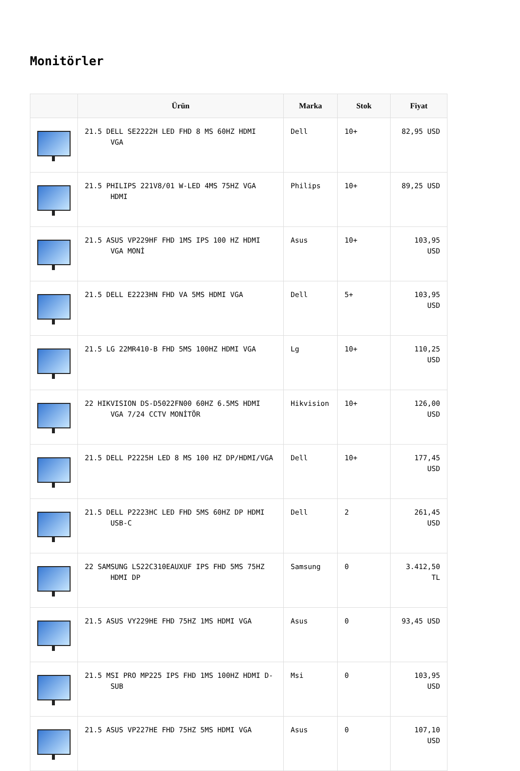Monitörler
| | Ürün | Marka | Stok | Fiyat |
| --- | --- | --- | --- | --- |
| | 21.5 DELL SE2222H LED FHD 8 MS 60HZ HDMI VGA | Dell | 10+ | 82,95 USD |
| | 21.5 PHILIPS 221V8/01 W-LED 4MS 75HZ VGA HDMI | Philips | 10+ | 89,25 USD |
| | 21.5 ASUS VP229HF FHD 1MS IPS 100 HZ HDMI VGA MONİ | Asus | 10+ | 103,95 USD |
| | 21.5 DELL E2223HN FHD VA 5MS HDMI VGA | Dell | 5+ | 103,95 USD |
| | 21.5 LG 22MR410-B FHD 5MS 100HZ HDMI VGA | Lg | 10+ | 110,25 USD |
| | 22 HIKVISION DS-D5022FN00 60HZ 6.5MS HDMI VGA 7/24 CCTV MONİTÖR | Hikvision | 10+ | 126,00 USD |
| | 21.5 DELL P2225H LED 8 MS 100 HZ DP/HDMI/VGA | Dell | 10+ | 177,45 USD |
| | 21.5 DELL P2223HC LED FHD 5MS 60HZ DP HDMI USB-C | Dell | 2 | 261,45 USD |
| | 22 SAMSUNG LS22C310EAUXUF IPS FHD 5MS 75HZ HDMI DP | Samsung | 0 | 3.412,50 TL |
| | 21.5 ASUS VY229HE FHD 75HZ 1MS HDMI VGA | Asus | 0 | 93,45 USD |
| | 21.5 MSI PRO MP225 IPS FHD 1MS 100HZ HDMI D- SUB | Msi | 0 | 103,95 USD |
| | 21.5 ASUS VP227HE FHD 75HZ 5MS HDMI VGA | Asus | 0 | 107,10 USD |